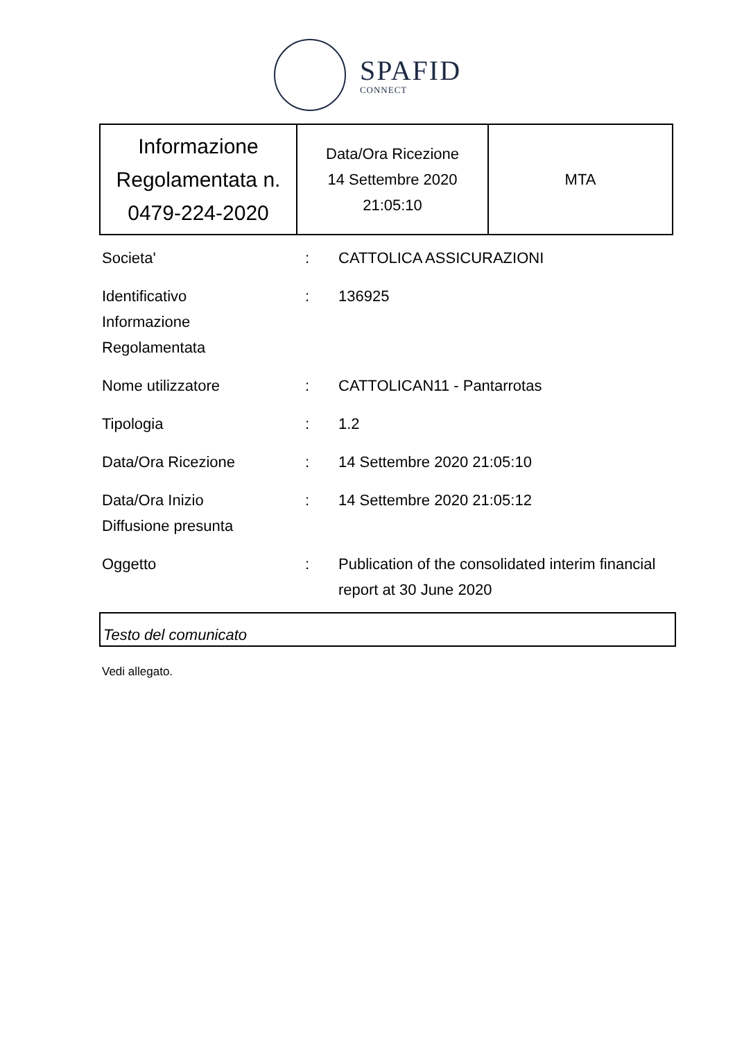SPAFID
CONNECT
| Informazione Regolamentata n. 0479-224-2020 | Data/Ora Ricezione 14 Settembre 2020 21:05:10 | MTA |
| Societa' | : | CATTOLICA ASSICURAZIONI |
| Identificativo Informazione Regolamentata | : | 136925 |
| Nome utilizzatore | : | CATTOLICAN11 - Pantarrotas |
| Tipologia | : | 1.2 |
| Data/Ora Ricezione | : | 14 Settembre 2020 21:05:10 |
| Data/Ora Inizio Diffusione presunta | : | 14 Settembre 2020 21:05:12 |
| Oggetto | : | Publication of the consolidated interim financial report at 30 June 2020 |
Testo del comunicato
Vedi allegato.